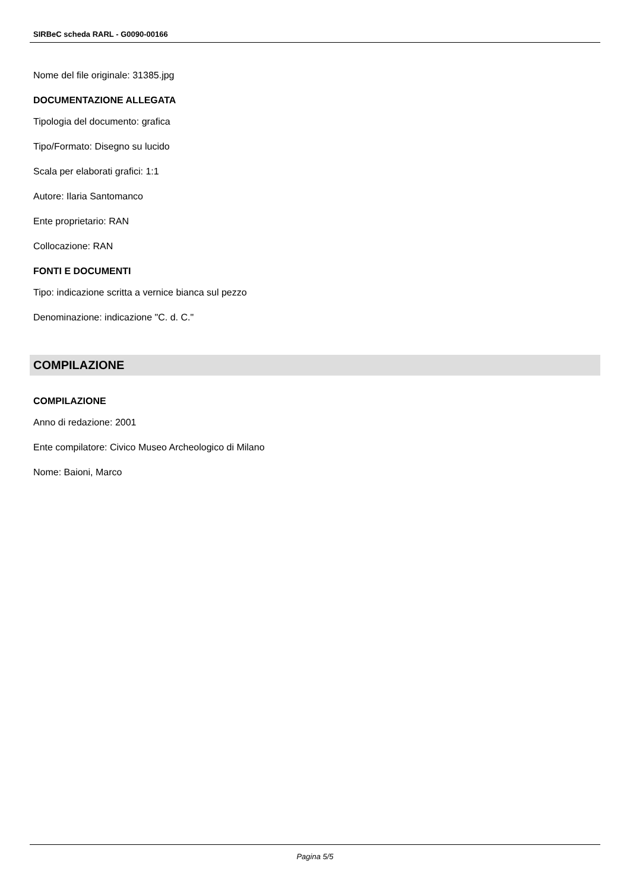SIRBeC scheda RARL - G0090-00166
Nome del file originale: 31385.jpg
DOCUMENTAZIONE ALLEGATA
Tipologia del documento: grafica
Tipo/Formato: Disegno su lucido
Scala per elaborati grafici: 1:1
Autore: Ilaria Santomanco
Ente proprietario: RAN
Collocazione: RAN
FONTI E DOCUMENTI
Tipo: indicazione scritta a vernice bianca sul pezzo
Denominazione: indicazione "C. d. C."
COMPILAZIONE
COMPILAZIONE
Anno di redazione: 2001
Ente compilatore: Civico Museo Archeologico di Milano
Nome: Baioni, Marco
Pagina 5/5